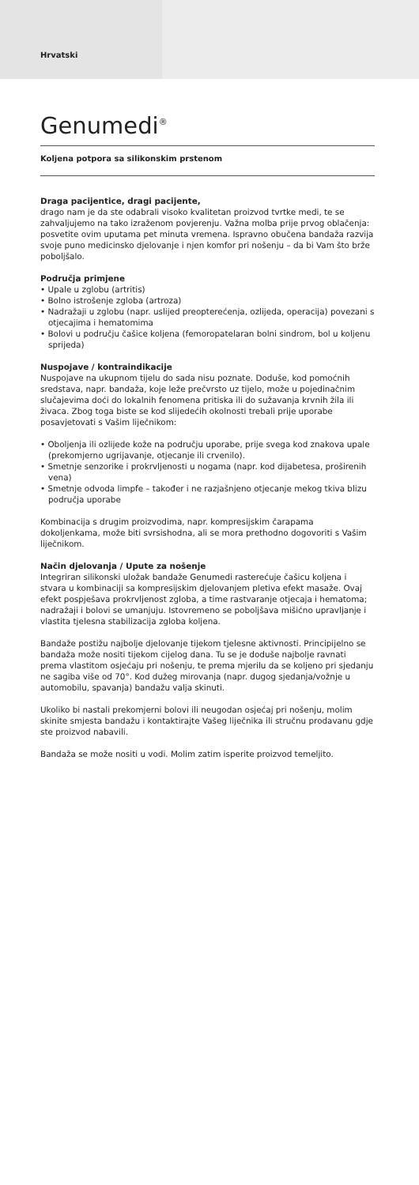Hrvatski
Genumedi<sup>®</sup>
Koljena potpora sa silikonskim prstenom
Draga pacijentice, dragi pacijente,
drago nam je da ste odabrali visoko kvalitetan proizvod tvrtke medi, te se zahvaljujemo na tako izraženom povjerenju. Važna molba prije prvog oblačenja: posvetite ovim uputama pet minuta vremena. Ispravno obučena bandaža razvija svoje puno medicinsko djelovanje i njen komfor pri nošenju – da bi Vam što brže poboljšalo.
Područja primjene
• Upale u zglobu (artritis)
• Bolno istrošenje zgloba (artroza)
• Nadražaji u zglobu (napr. uslijed preopterećenja, ozlijeda, operacija) povezani s otjecajima i hematomima
• Bolovi u području čašice koljena (femoropatelaran bolni sindrom, bol u koljenu sprijeda)
Nuspojave / kontraindikacije
Nuspojave na ukupnom tijelu do sada nisu poznate. Doduše, kod pomoćnih sredstava, napr. bandaža, koje leže prečvrsto uz tijelo, može u pojedinačnim slučajevima doći do lokalnih fenomena pritiska ili do sužavanja krvnih žila ili živaca. Zbog toga biste se kod slijedećih okolnosti trebali prije uporabe posavjetovati s Vašim liječnikom:
• Oboljenja ili ozlijede kože na području uporabe, prije svega kod znakova upale (prekomjerno ugrijavanje, otjecanje ili crvenilo).
• Smetnje senzorike i prokrvljenosti u nogama (napr. kod dijabetesa, proširenih vena)
• Smetnje odvoda limpfe – također i ne razjašnjeno otjecanje mekog tkiva blizu područja uporabe
Kombinacija s drugim proizvodima, napr. kompresijskim čarapama dokoljenkama, može biti svrsishodna, ali se mora prethodno dogovoriti s Vašim liječnikom.
Način djelovanja / Upute za nošenje
Integriran silikonski uložak bandaže Genumedi rasterećuje čašicu koljena i stvara u kombinaciji sa kompresijskim djelovanjem pletiva efekt masaže. Ovaj efekt pospješava prokrvljenost zgloba, a time rastvaranje otjecaja i hematoma; nadražaji i bolovi se umanjuju. Istovremeno se poboljšava mišićno upravljanje i vlastita tjelesna stabilizacija zgloba koljena.
Bandaže postižu najbolje djelovanje tijekom tjelesne aktivnosti. Principijelno se bandaža može nositi tijekom cijelog dana. Tu se je doduše najbolje ravnati prema vlastitom osjećaju pri nošenju, te prema mjerilu da se koljeno pri sjedanju ne sagiba više od 70°. Kod dužeg mirovanja (napr. dugog sjedanja/vožnje u automobilu, spavanja) bandažu valja skinuti.
Ukoliko bi nastali prekomjerni bolovi ili neugodan osjećaj pri nošenju, molim skinite smjesta bandažu i kontaktirajte Vašeg liječnika ili stručnu prodavanu gdje ste proizvod nabavili.
Bandaža se može nositi u vodi. Molim zatim isperite proizvod temeljito.